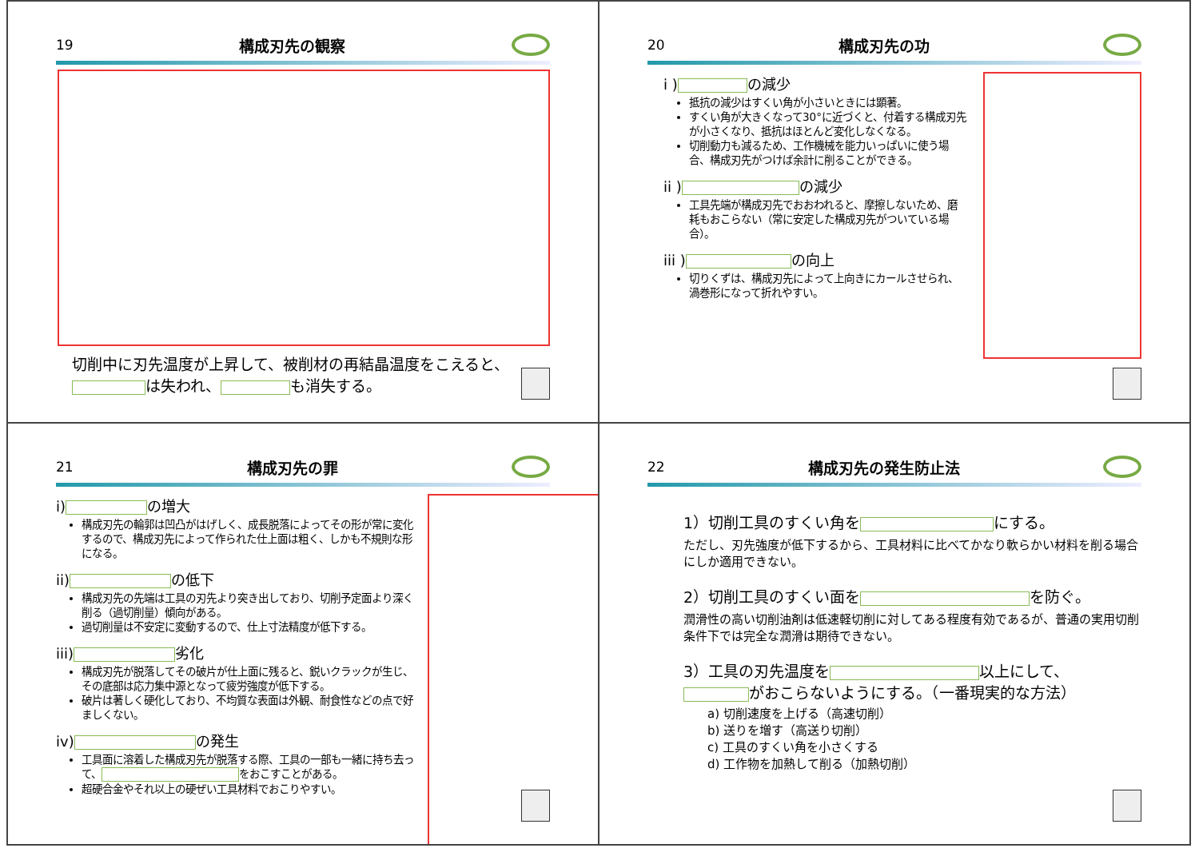19 構成刃先の観察
切削中に刃先温度が上昇して、被削材の再結晶温度をこえると、
は失われ、 も消失する。
20 構成刃先の功
i ) の減少
抵抗の減少はすくい角が小さいときには顕著。
すくい角が大きくなって30°に近づくと、付着する構成刃先が小さくなり、抵抗はほとんど変化しなくなる。
切削動力も減るため、工作機械を能力いっぱいに使う場合、構成刃先がつけば余計に削ることができる。
ii ) の減少
工具先端が構成刃先でおおわれると、摩擦しないため、磨耗もおこらない（常に安定した構成刃先がついている場合）。
iii ) の向上
切りくずは、構成刃先によって上向きにカールさせられ、渦巻形になって折れやすい。
21 構成刃先の罪
i) の増大
構成刃先の輪郭は凹凸がはげしく、成長脱落によってその形が常に変化するので、構成刃先によって作られた仕上面は粗く、しかも不規則な形になる。
ii) の低下
構成刃先の先端は工具の刃先より突き出しており、切削予定面より深く削る（過切削量）傾向がある。
過切削量は不安定に変動するので、仕上寸法精度が低下する。
iii) 劣化
構成刃先が脱落してその破片が仕上面に残ると、鋭いクラックが生じ、その底部は応力集中源となって疲労強度が低下する。
破片は著しく硬化しており、不均質な表面は外観、耐食性などの点で好ましくない。
iv) の発生
工具面に溶着した構成刃先が脱落する際、工具の一部も一緒に持ち去って、 をおこすことがある。
超硬合金やそれ以上の硬ぜい工具材料でおこりやすい。
22 構成刃先の発生防止法
1）切削工具のすくい角を にする。
ただし、刃先強度が低下するから、工具材料に比べてかなり軟らかい材料を削る場合にしか適用できない。
2）切削工具のすくい面を を防ぐ。
潤滑性の高い切削油剤は低速軽切削に対してある程度有効であるが、普通の実用切削条件下では完全な潤滑は期待できない。
3）工具の刃先温度を 以上にして、
がおこらないようにする。（一番現実的な方法）
a) 切削速度を上げる（高速切削）
b) 送りを増す（高送り切削）
c) 工具のすくい角を小さくする
d) 工作物を加熱して削る（加熱切削）